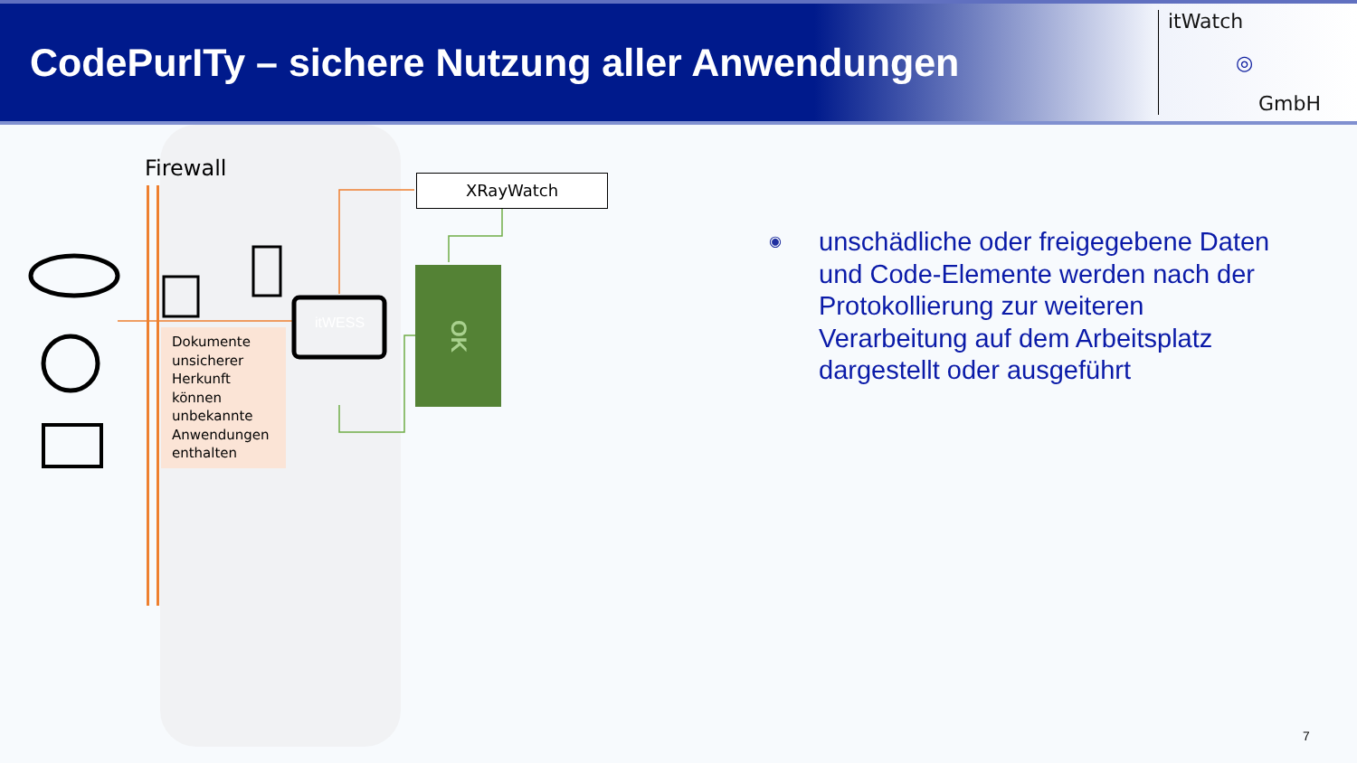CodePurITy – sichere Nutzung aller Anwendungen
itWatch
◎
GmbH
Firewall
itWESS
Dokumente unsicherer Herkunft können unbekannte Anwendungen enthalten
XRayWatch
OK
◉
unschädliche oder freigegebene Daten und Code-Elemente werden nach der Protokollierung zur weiteren Verarbeitung auf dem Arbeitsplatz dargestellt oder ausgeführt
7